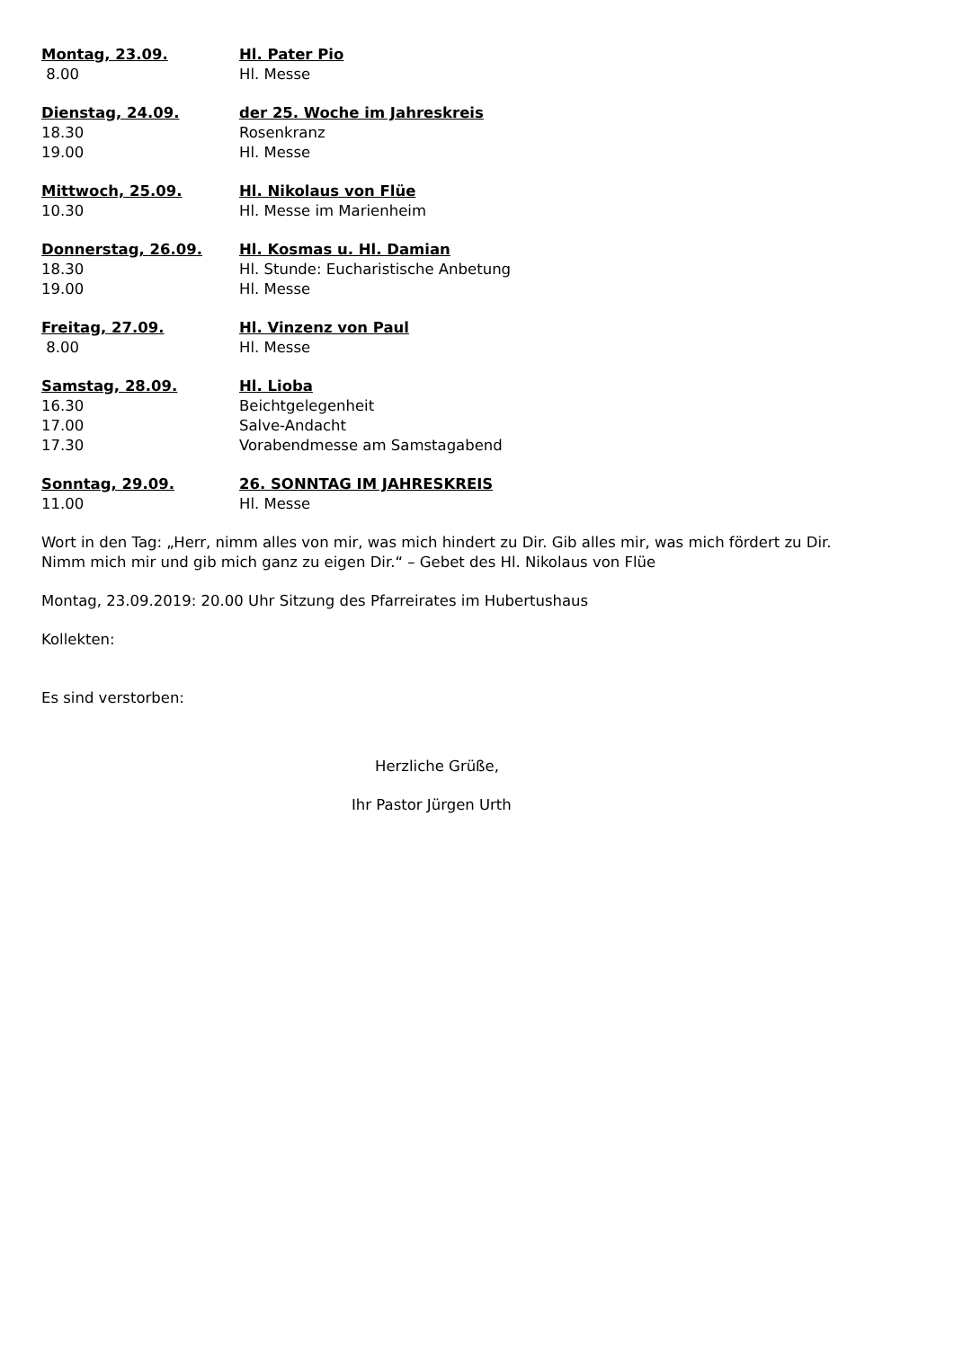Montag, 23.09. Hl. Pater Pio
8.00 Hl. Messe
Dienstag, 24.09. der 25. Woche im Jahreskreis
18.30 Rosenkranz
19.00 Hl. Messe
Mittwoch, 25.09. Hl. Nikolaus von Flüe
10.30 Hl. Messe im Marienheim
Donnerstag, 26.09. Hl. Kosmas u. Hl. Damian
18.30 Hl. Stunde: Eucharistische Anbetung
19.00 Hl. Messe
Freitag, 27.09. Hl. Vinzenz von Paul
8.00 Hl. Messe
Samstag, 28.09. Hl. Lioba
16.30 Beichtgelegenheit
17.00 Salve-Andacht
17.30 Vorabendmesse am Samstagabend
Sonntag, 29.09. 26. SONNTAG IM JAHRESKREIS
11.00 Hl. Messe
Wort in den Tag: „Herr, nimm alles von mir, was mich hindert zu Dir. Gib alles mir, was mich fördert zu Dir. Nimm mich mir und gib mich ganz zu eigen Dir.“ – Gebet des Hl. Nikolaus von Flüe
Montag, 23.09.2019: 20.00 Uhr Sitzung des Pfarreirates im Hubertushaus
Kollekten:
Es sind verstorben:
Herzliche Grüße,
Ihr Pastor Jürgen Urth